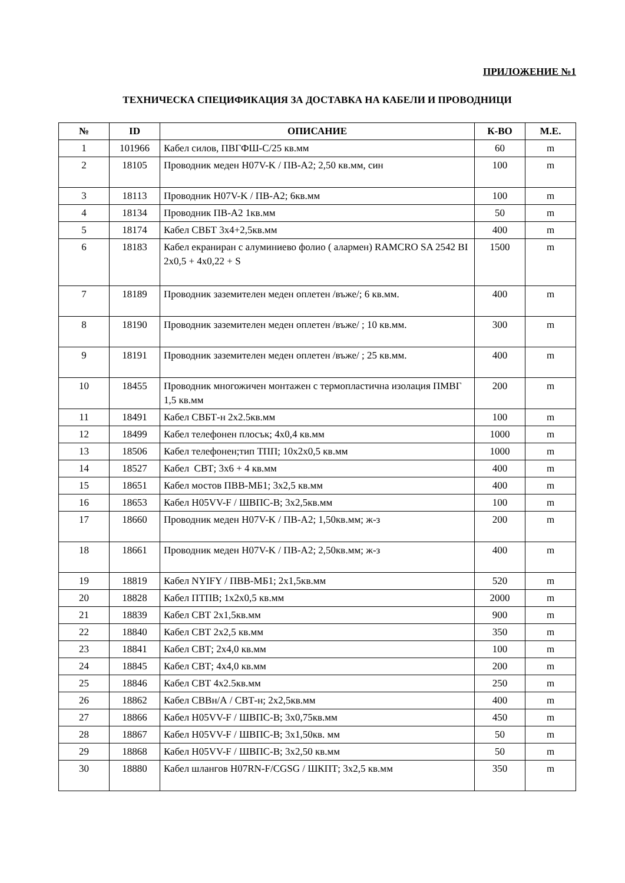ПРИЛОЖЕНИЕ №1
ТЕХНИЧЕСКА СПЕЦИФИКАЦИЯ ЗА ДОСТАВКА НА КАБЕЛИ И ПРОВОДНИЦИ
| № | ID | ОПИСАНИЕ | К-ВО | М.Е. |
| --- | --- | --- | --- | --- |
| 1 | 101966 | Кабел силов, ПВГФШ-С/25 кв.мм | 60 | m |
| 2 | 18105 | Проводник меден H07V-K / ПВ-А2; 2,50 кв.мм, син | 100 | m |
| 3 | 18113 | Проводник H07V-K / ПВ-А2; 6кв.мм | 100 | m |
| 4 | 18134 | Проводник ПВ-А2 1кв.мм | 50 | m |
| 5 | 18174 | Кабел СВБТ 3х4+2,5кв.мм | 400 | m |
| 6 | 18183 | Кабел екраниран с алуминиево фолио ( алармен) RAMCRO SA 2542 BI 2x0,5 + 4x0,22 + S | 1500 | m |
| 7 | 18189 | Проводник заземителен меден оплетен /въже/; 6 кв.мм. | 400 | m |
| 8 | 18190 | Проводник заземителен меден оплетен /въже/ ; 10 кв.мм. | 300 | m |
| 9 | 18191 | Проводник заземителен меден оплетен /въже/ ; 25 кв.мм. | 400 | m |
| 10 | 18455 | Проводник многожичен монтажен с термопластична изолация ПМВГ 1,5 кв.мм | 200 | m |
| 11 | 18491 | Кабел СВБТ-н 2x2.5кв.мм | 100 | m |
| 12 | 18499 | Кабел телефонен плосък; 4х0,4 кв.мм | 1000 | m |
| 13 | 18506 | Кабел телефонен;тип ТПП; 10x2x0,5 кв.мм | 1000 | m |
| 14 | 18527 | Кабел СВТ; 3х6 + 4 кв.мм | 400 | m |
| 15 | 18651 | Кабел мостов ПВВ-МБ1; 3х2,5 кв.мм | 400 | m |
| 16 | 18653 | Кабел H05VV-F / ШВПС-В; 3х2,5кв.мм | 100 | m |
| 17 | 18660 | Проводник меден H07V-K / ПВ-А2; 1,50кв.мм; ж-з | 200 | m |
| 18 | 18661 | Проводник меден H07V-K / ПВ-А2; 2,50кв.мм; ж-з | 400 | m |
| 19 | 18819 | Кабел NYIFY / ПВВ-МБ1; 2х1,5кв.мм | 520 | m |
| 20 | 18828 | Кабел ПТПВ; 1х2х0,5 кв.мм | 2000 | m |
| 21 | 18839 | Кабел СВТ 2х1,5кв.мм | 900 | m |
| 22 | 18840 | Кабел СВТ 2х2,5 кв.мм | 350 | m |
| 23 | 18841 | Кабел СВТ; 2х4,0 кв.мм | 100 | m |
| 24 | 18845 | Кабел СВТ; 4х4,0 кв.мм | 200 | m |
| 25 | 18846 | Кабел СВТ 4х2.5кв.мм | 250 | m |
| 26 | 18862 | Кабел СВВн/А / СВТ-н; 2х2,5кв.мм | 400 | m |
| 27 | 18866 | Кабел H05VV-F / ШВПС-В; 3х0,75кв.мм | 450 | m |
| 28 | 18867 | Кабел H05VV-F / ШВПС-В; 3х1,50кв. мм | 50 | m |
| 29 | 18868 | Кабел H05VV-F / ШВПС-В; 3х2,50 кв.мм | 50 | m |
| 30 | 18880 | Кабел шлангов H07RN-F/CGSG / ШКПТ; 3x2,5 кв.мм | 350 | m |